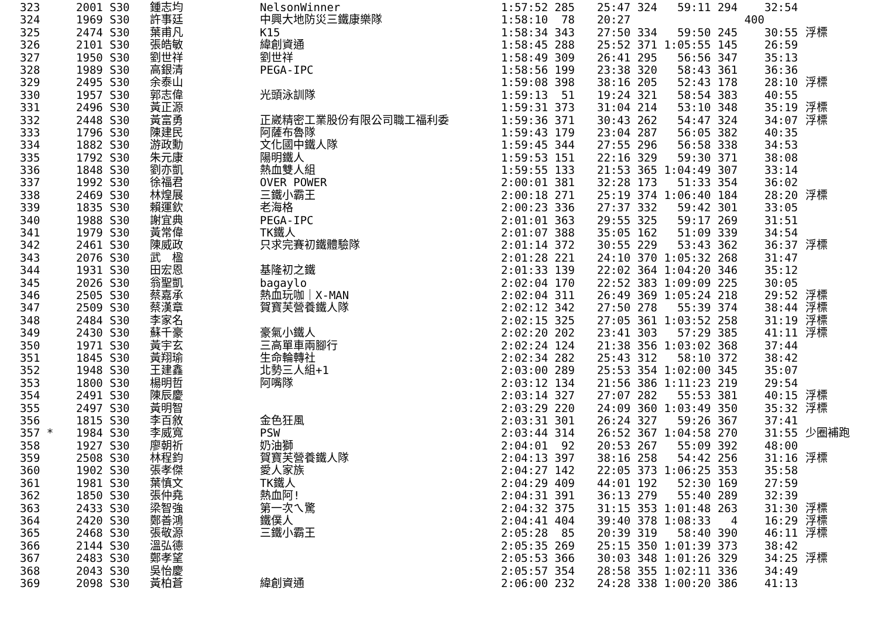| 323 | 2001 S30 | 鍾志均 | NelsonWinner | 1:57:52 285 | 25:47 324 59:11 294 | 32:54 | |
| 324 | 1969 S30 | 許事廷 | 中興大地防災三鐵康樂隊 | 1:58:10 78 | 20:27 400 | | |
| 325 | 2474 S30 | 葉甫凡 | K15 | 1:58:34 343 | 27:50 334 59:50 245 | 30:55 | 浮標 |
| 326 | 2101 S30 | 張皓敏 | 緯創資通 | 1:58:45 288 | 25:52 371 1:05:55 145 | 26:59 | |
| 327 | 1950 S30 | 劉世祥 | 劉世祥 | 1:58:49 309 | 26:41 295 56:56 347 | 35:13 | |
| 328 | 1989 S30 | 高銀清 | PEGA-IPC | 1:58:56 199 | 23:38 320 58:43 361 | 36:36 | |
| 329 | 2495 S30 | 余泰山 | | 1:59:08 398 | 38:16 205 52:43 178 | 28:10 | 浮標 |
| 330 | 1957 S30 | 郭志偉 | 光頭泳訓隊 | 1:59:13 51 | 19:24 321 58:54 383 | 40:55 | |
| 331 | 2496 S30 | 黃正源 | | 1:59:31 373 | 31:04 214 53:10 348 | 35:19 | 浮標 |
| 332 | 2448 S30 | 黃富勇 | 正崴精密工業股份有限公司職工福利委 | 1:59:36 371 | 30:43 262 54:47 324 | 34:07 | 浮標 |
| 333 | 1796 S30 | 陳建民 | 阿薩布魯隊 | 1:59:43 179 | 23:04 287 56:05 382 | 40:35 | |
| 334 | 1882 S30 | 游政勳 | 文化國中鐵人隊 | 1:59:45 344 | 27:55 296 56:58 338 | 34:53 | |
| 335 | 1792 S30 | 朱元康 | 陽明鐵人 | 1:59:53 151 | 22:16 329 59:30 371 | 38:08 | |
| 336 | 1848 S30 | 劉亦凱 | 熱血雙人組 | 1:59:55 133 | 21:53 365 1:04:49 307 | 33:14 | |
| 337 | 1992 S30 | 徐福君 | OVER POWER | 2:00:01 381 | 32:28 173 51:33 354 | 36:02 | |
| 338 | 2469 S30 | 林煌展 | 三鐵小霸王 | 2:00:18 271 | 25:19 374 1:06:40 184 | 28:20 | 浮標 |
| 339 | 1835 S30 | 賴運欽 | 老海格 | 2:00:23 336 | 27:37 332 59:42 301 | 33:05 | |
| 340 | 1988 S30 | 謝宜典 | PEGA-IPC | 2:01:01 363 | 29:55 325 59:17 269 | 31:51 | |
| 341 | 1979 S30 | 黃常偉 | TK鐵人 | 2:01:07 388 | 35:05 162 51:09 339 | 34:54 | |
| 342 | 2461 S30 | 陳威政 | 只求完賽初鐵體驗隊 | 2:01:14 372 | 30:55 229 53:43 362 | 36:37 | 浮標 |
| 343 | 2076 S30 | 武 楹 | | 2:01:28 221 | 24:10 370 1:05:32 268 | 31:47 | |
| 344 | 1931 S30 | 田宏恩 | 基隆初之鐵 | 2:01:33 139 | 22:02 364 1:04:20 346 | 35:12 | |
| 345 | 2026 S30 | 翁聖凱 | bagaylo | 2:02:04 170 | 22:52 383 1:09:09 225 | 30:05 | |
| 346 | 2505 S30 | 蔡嘉承 | 熱血玩咖｜X-MAN | 2:02:04 311 | 26:49 369 1:05:24 218 | 29:52 | 浮標 |
| 347 | 2509 S30 | 蔡漢章 | 賀寶芙營養鐵人隊 | 2:02:12 342 | 27:50 278 55:39 374 | 38:44 | 浮標 |
| 348 | 2484 S30 | 李家名 | | 2:02:15 325 | 27:05 361 1:03:52 258 | 31:19 | 浮標 |
| 349 | 2430 S30 | 蘇千豪 | 豪氣小鐵人 | 2:02:20 202 | 23:41 303 57:29 385 | 41:11 | 浮標 |
| 350 | 1971 S30 | 黃宇玄 | 三高單車兩腳行 | 2:02:24 124 | 21:38 356 1:03:02 368 | 37:44 | |
| 351 | 1845 S30 | 黃翔瑜 | 生命輪轉社 | 2:02:34 282 | 25:43 312 58:10 372 | 38:42 | |
| 352 | 1948 S30 | 王建鑫 | 北勢三人組+1 | 2:03:00 289 | 25:53 354 1:02:00 345 | 35:07 | |
| 353 | 1800 S30 | 楊明哲 | 阿嘴隊 | 2:03:12 134 | 21:56 386 1:11:23 219 | 29:54 | |
| 354 | 2491 S30 | 陳辰慶 | | 2:03:14 327 | 27:07 282 55:53 381 | 40:15 | 浮標 |
| 355 | 2497 S30 | 黃明智 | | 2:03:29 220 | 24:09 360 1:03:49 350 | 35:32 | 浮標 |
| 356 | 1815 S30 | 李百敘 | 金色狂風 | 2:03:31 301 | 26:24 327 59:26 367 | 37:41 | |
| 357 * | 1984 S30 | 李威寬 | PSW | 2:03:44 314 | 26:52 367 1:04:58 270 | 31:55 | 少圈補跑 |
| 358 | 1927 S30 | 廖朝祈 | 奶油獅 | 2:04:01 92 | 20:53 267 55:09 392 | 48:00 | |
| 359 | 2508 S30 | 林程鈞 | 賀寶芙營養鐵人隊 | 2:04:13 397 | 38:16 258 54:42 256 | 31:16 | 浮標 |
| 360 | 1902 S30 | 張孝傑 | 愛人家族 | 2:04:27 142 | 22:05 373 1:06:25 353 | 35:58 | |
| 361 | 1981 S30 | 葉慎文 | TK鐵人 | 2:04:29 409 | 44:01 192 52:30 169 | 27:59 | |
| 362 | 1850 S30 | 張仲堯 | 熱血阿! | 2:04:31 391 | 36:13 279 55:40 289 | 32:39 | |
| 363 | 2433 S30 | 梁智強 | 第一次ㄟ驚 | 2:04:32 375 | 31:15 353 1:01:48 263 | 31:30 | 浮標 |
| 364 | 2420 S30 | 鄭善鴻 | 鐵僕人 | 2:04:41 404 | 39:40 378 1:08:33 4 | 16:29 | 浮標 |
| 365 | 2468 S30 | 張敬源 | 三鐵小霸王 | 2:05:28 85 | 20:39 319 58:40 390 | 46:11 | 浮標 |
| 366 | 2144 S30 | 溫弘德 | | 2:05:35 269 | 25:15 350 1:01:39 373 | 38:42 | |
| 367 | 2483 S30 | 鄭孝望 | | 2:05:53 366 | 30:03 348 1:01:26 329 | 34:25 | 浮標 |
| 368 | 2043 S30 | 吳怡慶 | | 2:05:57 354 | 28:58 355 1:02:11 336 | 34:49 | |
| 369 | 2098 S30 | 黃柏蒼 | 緯創資通 | 2:06:00 232 | 24:28 338 1:00:20 386 | 41:13 | |